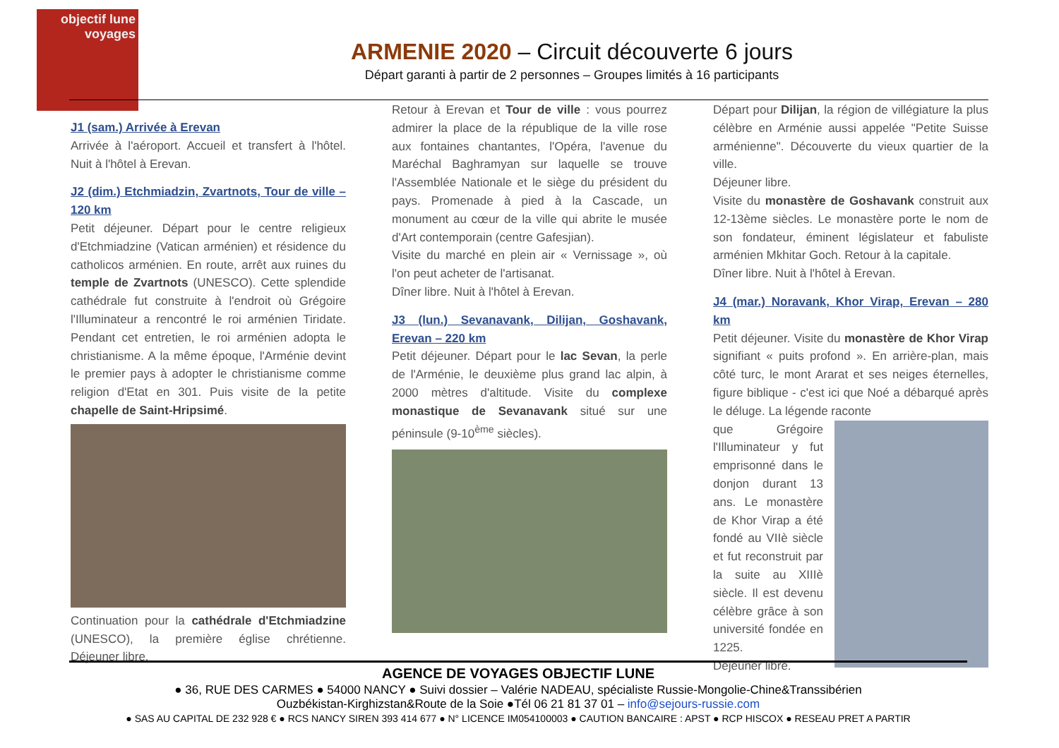objectif lune
voyages
ARMENIE 2020 – Circuit découverte 6 jours
Départ garanti à partir de 2 personnes – Groupes limités à 16 participants
J1 (sam.) Arrivée à Erevan
Arrivée à l'aéroport. Accueil et transfert à l'hôtel. Nuit à l'hôtel à Erevan.
J2 (dim.) Etchmiadzin, Zvartnots, Tour de ville – 120 km
Petit déjeuner. Départ pour le centre religieux d'Etchmiadzine (Vatican arménien) et résidence du catholicos arménien. En route, arrêt aux ruines du temple de Zvartnots (UNESCO). Cette splendide cathédrale fut construite à l'endroit où Grégoire l'Illuminateur a rencontré le roi arménien Tiridate. Pendant cet entretien, le roi arménien adopta le christianisme. A la même époque, l'Arménie devint le premier pays à adopter le christianisme comme religion d'Etat en 301. Puis visite de la petite chapelle de Saint-Hripsimé.
Continuation pour la cathédrale d'Etchmiadzine (UNESCO), la première église chrétienne. Déjeuner libre.
Retour à Erevan et Tour de ville : vous pourrez admirer la place de la république de la ville rose aux fontaines chantantes, l'Opéra, l'avenue du Maréchal Baghramyan sur laquelle se trouve l'Assemblée Nationale et le siège du président du pays. Promenade à pied à la Cascade, un monument au cœur de la ville qui abrite le musée d'Art contemporain (centre Gafesjian).
Visite du marché en plein air « Vernissage », où l'on peut acheter de l'artisanat.
Dîner libre. Nuit à l'hôtel à Erevan.
J3 (lun.) Sevanavank, Dilijan, Goshavank, Erevan – 220 km
Petit déjeuner. Départ pour le lac Sevan, la perle de l'Arménie, le deuxième plus grand lac alpin, à 2000 mètres d'altitude. Visite du complexe monastique de Sevanavank situé sur une péninsule (9-10<sup>ème</sup> siècles).
Départ pour Dilijan, la région de villégiature la plus célèbre en Arménie aussi appelée "Petite Suisse arménienne". Découverte du vieux quartier de la ville.
Déjeuner libre.
Visite du monastère de Goshavank construit aux 12-13ème siècles. Le monastère porte le nom de son fondateur, éminent législateur et fabuliste arménien Mkhitar Goch. Retour à la capitale.
Dîner libre. Nuit à l'hôtel à Erevan.
J4 (mar.) Noravank, Khor Virap, Erevan – 280 km
Petit déjeuner. Visite du monastère de Khor Virap signifiant « puits profond ». En arrière-plan, mais côté turc, le mont Ararat et ses neiges éternelles, figure biblique - c'est ici que Noé a débarqué après le déluge. La légende raconte
que Grégoire l'Illuminateur y fut emprisonné dans le donjon durant 13 ans. Le monastère de Khor Virap a été fondé au VIIè siècle et fut reconstruit par la suite au XIIIè siècle. Il est devenu célèbre grâce à son université fondée en 1225.
Déjeuner libre.
AGENCE DE VOYAGES OBJECTIF LUNE
● 36, RUE DES CARMES ● 54000 NANCY ● Suivi dossier – Valérie NADEAU, spécialiste Russie-Mongolie-Chine&Transsibérien
Ouzbékistan-Kirghizstan&Route de la Soie ●Tél 06 21 81 37 01 – info@sejours-russie.com
● SAS AU CAPITAL DE 232 928 € ● RCS NANCY SIREN 393 414 677 ● N° LICENCE IM054100003 ● CAUTION BANCAIRE : APST ● RCP HISCOX ● RESEAU PRET A PARTIR